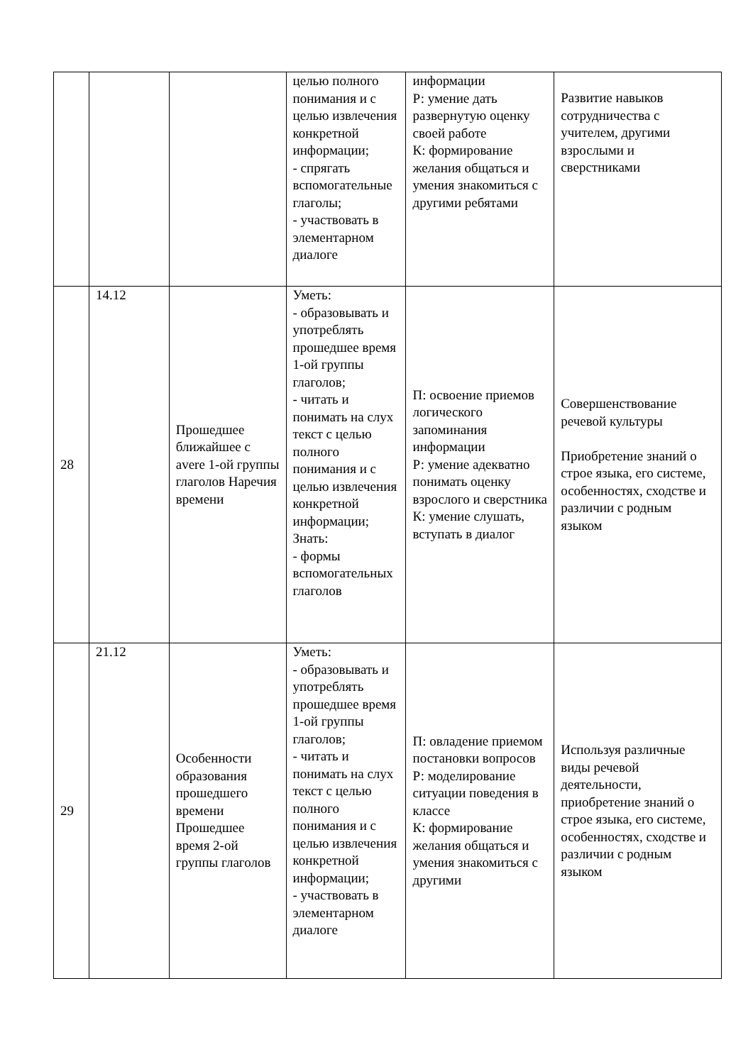| | | | целью полного понимания и с целью извлечения конкретной информации; - спрягать вспомогательные глаголы; - участвовать в элементарном диалоге | информации Р: умение дать развернутую оценку своей работе К: формирование желания общаться и умения знакомиться с другими ребятами | Развитие навыков сотрудничества с учителем, другими взрослыми и сверстниками |
| 28 | 14.12 | Прошедшее ближайшее с avere 1-ой группы глаголов Наречия времени | Уметь: - образовывать и употреблять прошедшее время 1-ой группы глаголов; - читать и понимать на слух текст с целью полного понимания и с целью извлечения конкретной информации; Знать: - формы вспомогательных глаголов | П: освоение приемов логического запоминания информации Р: умение адекватно понимать оценку взрослого и сверстника К: умение слушать, вступать в диалог | Совершенствование речевой культуры Приобретение знаний о строе языка, его системе, особенностях, сходстве и различии с родным языком |
| 29 | 21.12 | Особенности образования прошедшего времени Прошедшее время 2-ой группы глаголов | Уметь: - образовывать и употреблять прошедшее время 1-ой группы глаголов; - читать и понимать на слух текст с целью полного понимания и с целью извлечения конкретной информации; - участвовать в элементарном диалоге | П: овладение приемом постановки вопросов Р: моделирование ситуации поведения в классе К: формирование желания общаться и умения знакомиться с другими | Используя различные виды речевой деятельности, приобретение знаний о строе языка, его системе, особенностях, сходстве и различии с родным языком |